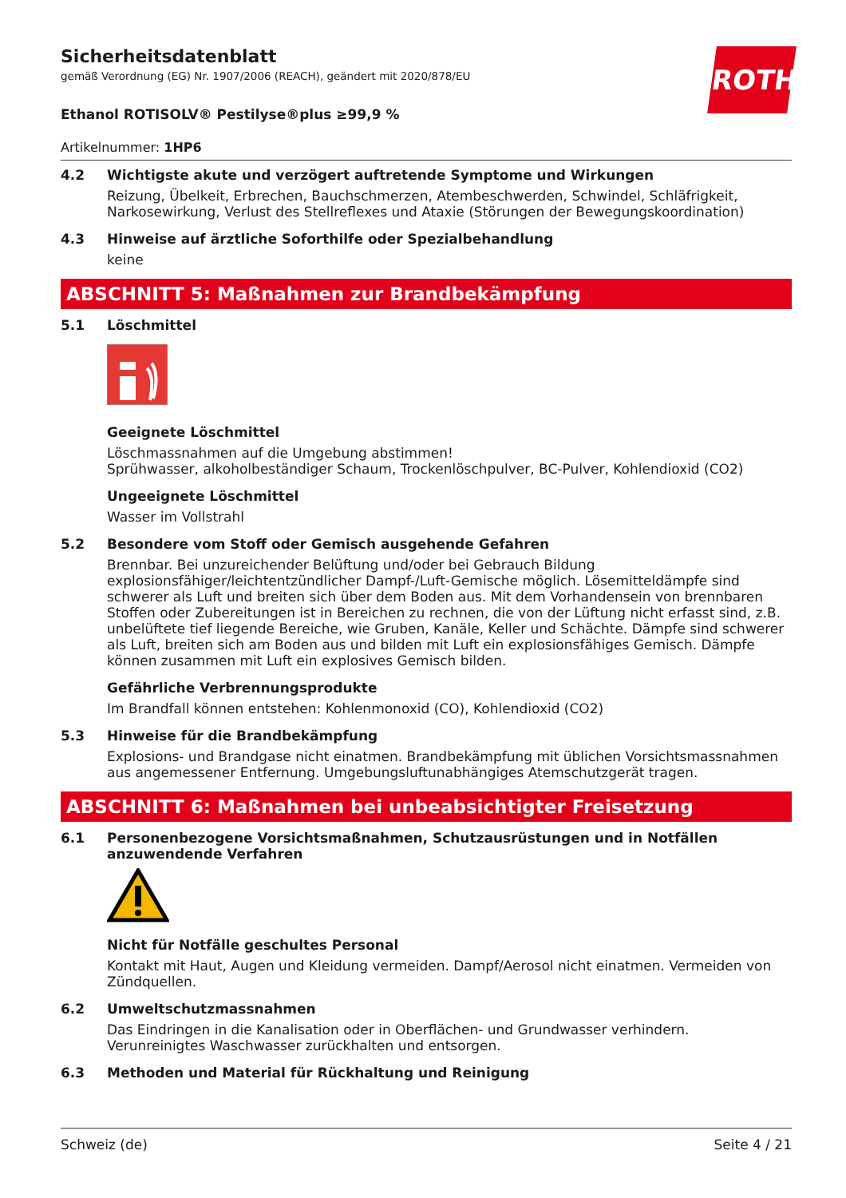ROTH
Sicherheitsdatenblatt
gemäß Verordnung (EG) Nr. 1907/2006 (REACH), geändert mit 2020/878/EU
Ethanol ROTISOLV® Pestilyse®plus ≥99,9 %
Artikelnummer: 1HP6
4.2 Wichtigste akute und verzögert auftretende Symptome und Wirkungen
Reizung, Übelkeit, Erbrechen, Bauchschmerzen, Atembeschwerden, Schwindel, Schläfrigkeit, Narkosewirkung, Verlust des Stellreflexes und Ataxie (Störungen der Bewegungskoordination)
4.3 Hinweise auf ärztliche Soforthilfe oder Spezialbehandlung
keine
ABSCHNITT 5: Maßnahmen zur Brandbekämpfung
5.1 Löschmittel
Geeignete Löschmittel
Löschmassnahmen auf die Umgebung abstimmen!
Sprühwasser, alkoholbeständiger Schaum, Trockenlöschpulver, BC-Pulver, Kohlendioxid (CO2)
Ungeeignete Löschmittel
Wasser im Vollstrahl
5.2 Besondere vom Stoff oder Gemisch ausgehende Gefahren
Brennbar. Bei unzureichender Belüftung und/oder bei Gebrauch Bildung explosionsfähiger/leichtentzündlicher Dampf-/Luft-Gemische möglich. Lösemitteldämpfe sind schwerer als Luft und breiten sich über dem Boden aus. Mit dem Vorhandensein von brennbaren Stoffen oder Zubereitungen ist in Bereichen zu rechnen, die von der Lüftung nicht erfasst sind, z.B. unbelüftete tief liegende Bereiche, wie Gruben, Kanäle, Keller und Schächte. Dämpfe sind schwerer als Luft, breiten sich am Boden aus und bilden mit Luft ein explosionsfähiges Gemisch. Dämpfe können zusammen mit Luft ein explosives Gemisch bilden.
Gefährliche Verbrennungsprodukte
Im Brandfall können entstehen: Kohlenmonoxid (CO), Kohlendioxid (CO2)
5.3 Hinweise für die Brandbekämpfung
Explosions- und Brandgase nicht einatmen. Brandbekämpfung mit üblichen Vorsichtsmassnahmen aus angemessener Entfernung. Umgebungsluftunabhängiges Atemschutzgerät tragen.
ABSCHNITT 6: Maßnahmen bei unbeabsichtigter Freisetzung
6.1 Personenbezogene Vorsichtsmaßnahmen, Schutzausrüstungen und in Notfällen anzuwendende Verfahren
Nicht für Notfälle geschultes Personal
Kontakt mit Haut, Augen und Kleidung vermeiden. Dampf/Aerosol nicht einatmen. Vermeiden von Zündquellen.
6.2 Umweltschutzmassnahmen
Das Eindringen in die Kanalisation oder in Oberflächen- und Grundwasser verhindern. Verunreinigtes Waschwasser zurückhalten und entsorgen.
6.3 Methoden und Material für Rückhaltung und Reinigung
Schweiz (de) Seite 4 / 21